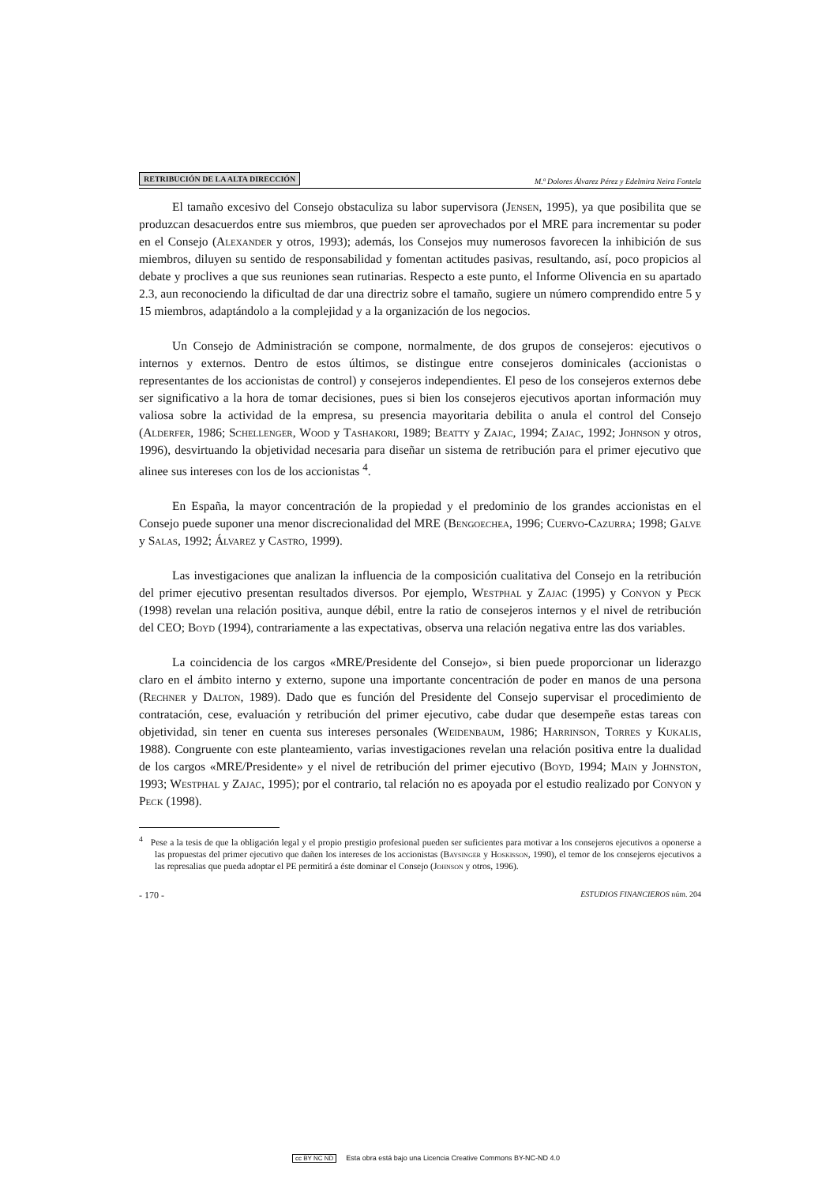RETRIBUCIÓN DE LA ALTA DIRECCIÓN M.ª Dolores Álvarez Pérez y Edelmira Neira Fontela
El tamaño excesivo del Consejo obstaculiza su labor supervisora (Jensen, 1995), ya que posibilita que se produzcan desacuerdos entre sus miembros, que pueden ser aprovechados por el MRE para incrementar su poder en el Consejo (Alexander y otros, 1993); además, los Consejos muy numerosos favorecen la inhibición de sus miembros, diluyen su sentido de responsabilidad y fomentan actitudes pasivas, resultando, así, poco propicios al debate y proclives a que sus reuniones sean rutinarias. Respecto a este punto, el Informe Olivencia en su apartado 2.3, aun reconociendo la dificultad de dar una directriz sobre el tamaño, sugiere un número comprendido entre 5 y 15 miembros, adaptándolo a la complejidad y a la organización de los negocios.
Un Consejo de Administración se compone, normalmente, de dos grupos de consejeros: ejecutivos o internos y externos. Dentro de estos últimos, se distingue entre consejeros dominicales (accionistas o representantes de los accionistas de control) y consejeros independientes. El peso de los consejeros externos debe ser significativo a la hora de tomar decisiones, pues si bien los consejeros ejecutivos aportan información muy valiosa sobre la actividad de la empresa, su presencia mayoritaria debilita o anula el control del Consejo (Alderfer, 1986; Schellenger, Wood y Tashakori, 1989; Beatty y Zajac, 1994; Zajac, 1992; Johnson y otros, 1996), desvirtuando la objetividad necesaria para diseñar un sistema de retribución para el primer ejecutivo que alinee sus intereses con los de los accionistas <sup>4</sup>.
En España, la mayor concentración de la propiedad y el predominio de los grandes accionistas en el Consejo puede suponer una menor discrecionalidad del MRE (Bengoechea, 1996; Cuervo-Cazurra; 1998; Galve y Salas, 1992; Álvarez y Castro, 1999).
Las investigaciones que analizan la influencia de la composición cualitativa del Consejo en la retribución del primer ejecutivo presentan resultados diversos. Por ejemplo, Westphal y Zajac (1995) y Conyon y Peck (1998) revelan una relación positiva, aunque débil, entre la ratio de consejeros internos y el nivel de retribución del CEO; Boyd (1994), contrariamente a las expectativas, observa una relación negativa entre las dos variables.
La coincidencia de los cargos «MRE/Presidente del Consejo», si bien puede proporcionar un liderazgo claro en el ámbito interno y externo, supone una importante concentración de poder en manos de una persona (Rechner y Dalton, 1989). Dado que es función del Presidente del Consejo supervisar el procedimiento de contratación, cese, evaluación y retribución del primer ejecutivo, cabe dudar que desempeñe estas tareas con objetividad, sin tener en cuenta sus intereses personales (Weidenbaum, 1986; Harrinson, Torres y Kukalis, 1988). Congruente con este planteamiento, varias investigaciones revelan una relación positiva entre la dualidad de los cargos «MRE/Presidente» y el nivel de retribución del primer ejecutivo (Boyd, 1994; Main y Johnston, 1993; Westphal y Zajac, 1995); por el contrario, tal relación no es apoyada por el estudio realizado por Conyon y Peck (1998).
<sup>4</sup> Pese a la tesis de que la obligación legal y el propio prestigio profesional pueden ser suficientes para motivar a los consejeros ejecutivos a oponerse a las propuestas del primer ejecutivo que dañen los intereses de los accionistas (Baysinger y Hoskisson, 1990), el temor de los consejeros ejecutivos a las represalias que pueda adoptar el PE permitirá a éste dominar el Consejo (Johnson y otros, 1996).
- 170 - ESTUDIOS FINANCIEROS núm. 204
cc BY NC ND Esta obra está bajo una Licencia Creative Commons BY-NC-ND 4.0